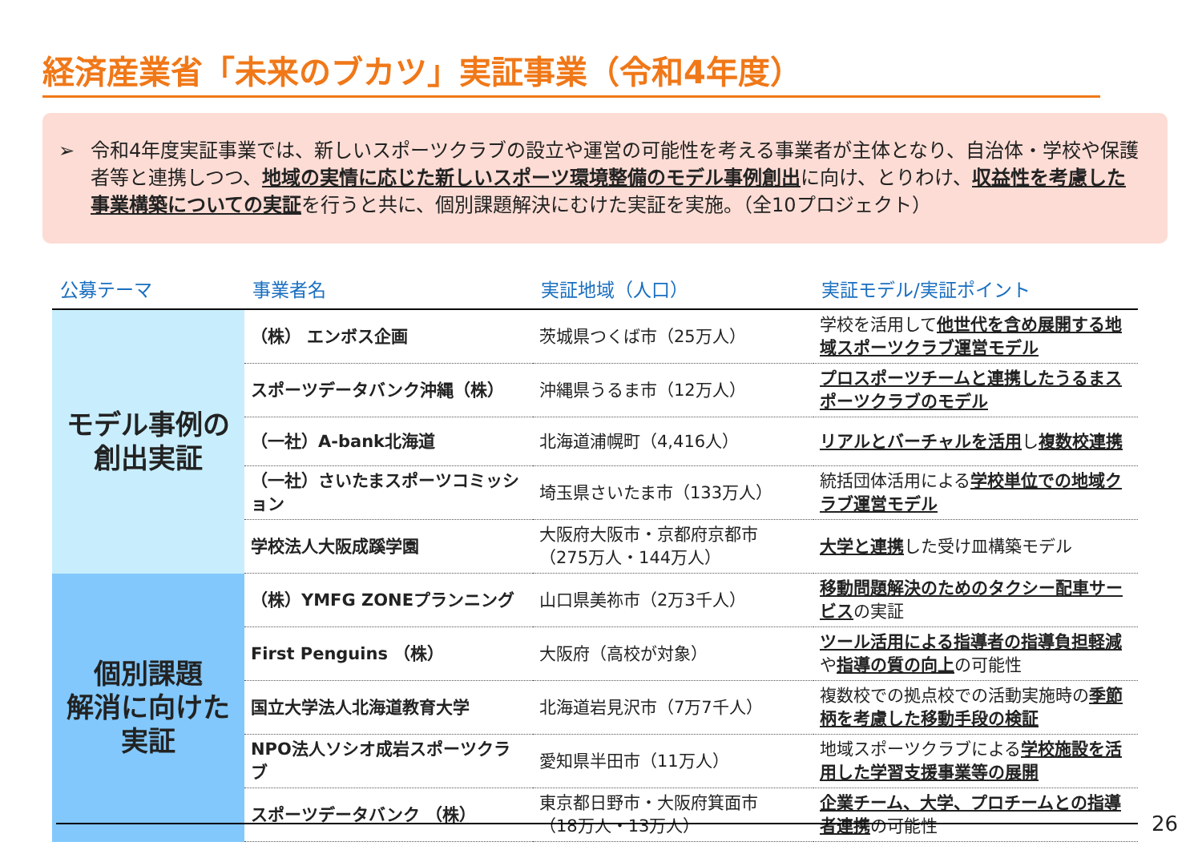経済産業省「未来のブカツ」実証事業（令和4年度）
➢ 令和4年度実証事業では、新しいスポーツクラブの設立や運営の可能性を考える事業者が主体となり、自治体・学校や保護者等と連携しつつ、地域の実情に応じた新しいスポーツ環境整備のモデル事例創出に向け、とりわけ、収益性を考慮した事業構築についての実証を行うと共に、個別課題解決にむけた実証を実施。（全10プロジェクト）
| 公募テーマ | 事業者名 | 実証地域（人口） | 実証モデル/実証ポイント |
| --- | --- | --- | --- |
| モデル事例の 創出実証 | （株） エンボス企画 | 茨城県つくば市（25万人） | 学校を活用して 他世代を含め展開する地域スポーツクラブ運営モデル |
| | スポーツデータバンク沖縄（株） | 沖縄県うるま市（12万人） | プロスポーツチームと連携したうるまスポーツクラブのモデル |
| | （一社）A-bank北海道 | 北海道浦幌町（4,416人） | リアルとバーチャルを活用 し 複数校連携 |
| | （一社）さいたまスポーツコミッション | 埼玉県さいたま市（133万人） | 統括団体活用による 学校単位での地域クラブ運営モデル |
| | 学校法人大阪成蹊学園 | 大阪府大阪市・京都府京都市 （275万人・144万人） | 大学と連携 した受け皿構築モデル |
| 個別課題 解消に向けた 実証 | （株）YMFG ZONEプランニング | 山口県美祢市（2万3千人） | 移動問題解決のためのタクシー配車サービス の実証 |
| | First Penguins （株） | 大阪府（高校が対象） | ツール活用による指導者の指導負担軽減 や 指導の質の向上 の可能性 |
| | 国立大学法人北海道教育大学 | 北海道岩見沢市（7万7千人） | 複数校での拠点校での活動実施時の 季節柄を考慮した移動手段の検証 |
| | NPO法人ソシオ成岩スポーツクラブ | 愛知県半田市（11万人） | 地域スポーツクラブによる 学校施設を活用した学習支援事業等の展開 |
| | スポーツデータバンク （株） | 東京都日野市・大阪府箕面市 （18万人・13万人） | 企業チーム、大学、プロチームとの指導者連携 の可能性 |
26